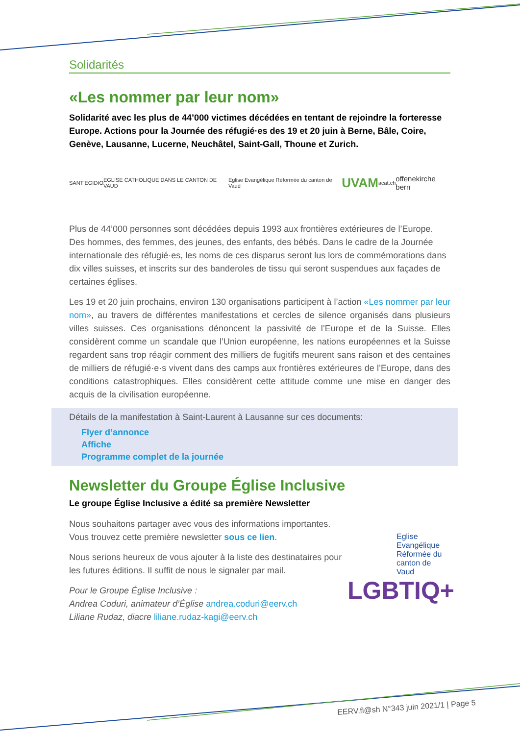Solidarités
«Les nommer par leur nom»
Solidarité avec les plus de 44’000 victimes décédées en tentant de rejoindre la forteresse Europe. Actions pour la Journée des réfugié·es des 19 et 20 juin à Berne, Bâle, Coire, Genève, Lausanne, Lucerne, Neuchâtel, Saint-Gall, Thoune et Zurich.
SANT'EGIDIO EGLISE CATHOLIQUE DANS LE CANTON DE VAUD Eglise Evangélique Réformée du canton de Vaud UVAM acat.ch offenekirche bern
Plus de 44’000 personnes sont décédées depuis 1993 aux frontières extérieures de l’Europe. Des hommes, des femmes, des jeunes, des enfants, des bébés. Dans le cadre de la Journée internationale des réfugié·es, les noms de ces disparus seront lus lors de commémorations dans dix villes suisses, et inscrits sur des banderoles de tissu qui seront suspendues aux façades de certaines églises.
Les 19 et 20 juin prochains, environ 130 organisations participent à l’action «Les nommer par leur nom», au travers de différentes manifestations et cercles de silence organisés dans plusieurs villes suisses. Ces organisations dénoncent la passivité de l’Europe et de la Suisse. Elles considèrent comme un scandale que l’Union européenne, les nations européennes et la Suisse regardent sans trop réagir comment des milliers de fugitifs meurent sans raison et des centaines de milliers de réfugié·e·s vivent dans des camps aux frontières extérieures de l’Europe, dans des conditions catastrophiques. Elles considèrent cette attitude comme une mise en danger des acquis de la civilisation européenne.
Détails de la manifestation à Saint-Laurent à Lausanne sur ces documents:
Flyer d’annonce
Affiche
Programme complet de la journée
Newsletter du Groupe Église Inclusive
Le groupe Église Inclusive a édité sa première Newsletter
Nous souhaitons partager avec vous des informations importantes. Vous trouvez cette première newsletter sous ce lien.
Nous serions heureux de vous ajouter à la liste des destinataires pour les futures éditions. Il suffit de nous le signaler par mail.
Pour le Groupe Église Inclusive :
Andrea Coduri, animateur d’Église andrea.coduri@eerv.ch
Liliane Rudaz, diacre liliane.rudaz-kagi@eerv.ch
Eglise Evangélique Réformée du canton de Vaud
LGBTIQ+
EERV.fl@sh N°343 juin 2021/1 | Page 5